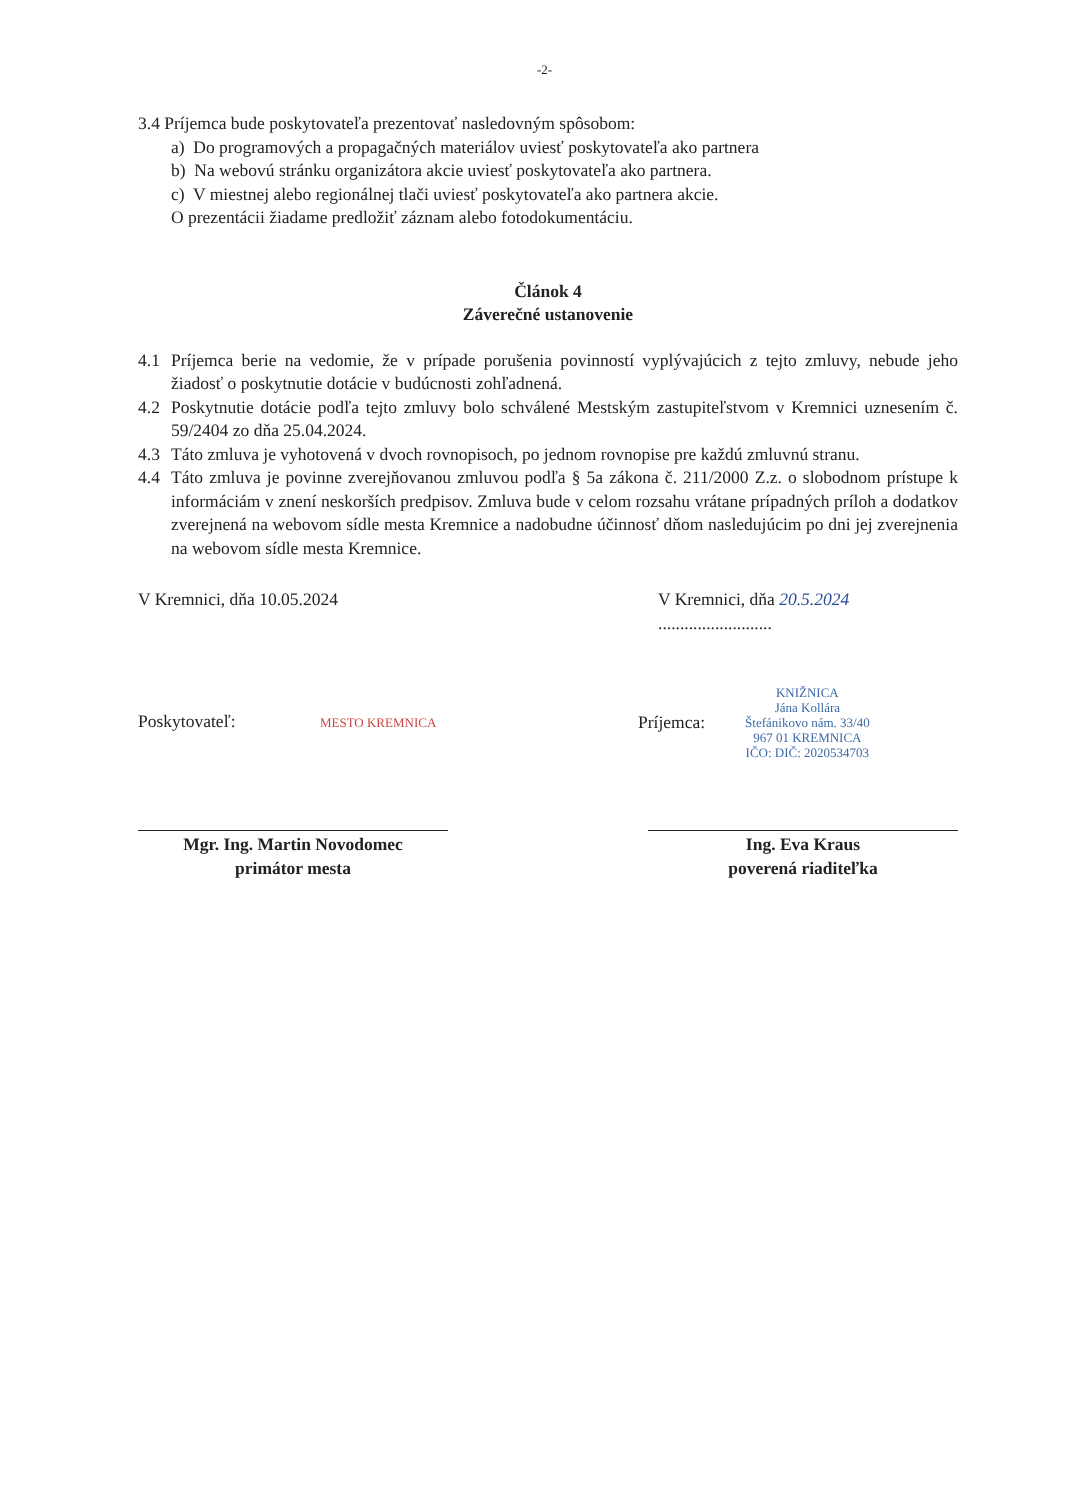-2-
3.4 Príjemca bude poskytovateľa prezentovať nasledovným spôsobom:
a) Do programových a propagačných materiálov uviesť poskytovateľa ako partnera
b) Na webovú stránku organizátora akcie uviesť poskytovateľa ako partnera.
c) V miestnej alebo regionálnej tlači uviesť poskytovateľa ako partnera akcie.
O prezentácii žiadame predložiť záznam alebo fotodokumentáciu.
Článok 4
Záverečné ustanovenie
4.1 Príjemca berie na vedomie, že v prípade porušenia povinností vyplývajúcich z tejto zmluvy, nebude jeho žiadosť o poskytnutie dotácie v budúcnosti zohľadnená.
4.2 Poskytnutie dotácie podľa tejto zmluvy bolo schválené Mestským zastupiteľstvom v Kremnici uznesením č. 59/2404 zo dňa 25.04.2024.
4.3 Táto zmluva je vyhotovená v dvoch rovnopisoch, po jednom rovnopise pre každú zmluvnú stranu.
4.4 Táto zmluva je povinne zverejňovanou zmluvou podľa § 5a zákona č. 211/2000 Z.z. o slobodnom prístupe k informáciám v znení neskorších predpisov. Zmluva bude v celom rozsahu vrátane prípadných príloh a dodatkov zverejnená na webovom sídle mesta Kremnice a nadobudne účinnosť dňom nasledujúcim po dni jej zverejnenia na webovom sídle mesta Kremnice.
V Kremnici, dňa 10.05.2024 V Kremnici, dňa 20.5.2024 ..........................
Poskytovateľ: MESTO KREMNICA Príjemca: KNIŽNICA
Jána Kollára
Štefánikovo nám. 33/40
967 01 KREMNICA
IČO: DIČ: 2020534703
Mgr. Ing. Martin Novodomec
primátor mesta
Ing. Eva Kraus
poverená riaditeľka